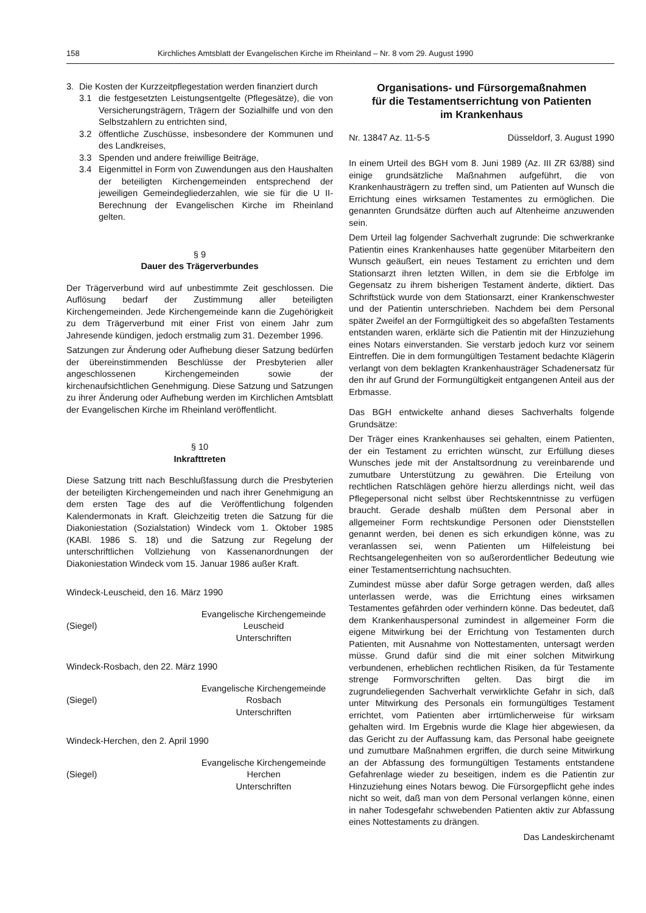158 Kirchliches Amtsblatt der Evangelischen Kirche im Rheinland – Nr. 8 vom 29. August 1990
3. Die Kosten der Kurzzeitpflegestation werden finanziert durch
3.1 die festgesetzten Leistungsentgelte (Pflegesätze), die von Versicherungsträgern, Trägern der Sozialhilfe und von den Selbstzahlern zu entrichten sind,
3.2 öffentliche Zuschüsse, insbesondere der Kommunen und des Landkreises,
3.3 Spenden und andere freiwillige Beiträge,
3.4 Eigenmittel in Form von Zuwendungen aus den Haushalten der beteiligten Kirchengemeinden entsprechend der jeweiligen Gemeindegliederzahlen, wie sie für die U II-Berechnung der Evangelischen Kirche im Rheinland gelten.
§ 9
Dauer des Trägerverbundes
Der Trägerverbund wird auf unbestimmte Zeit geschlossen. Die Auflösung bedarf der Zustimmung aller beteiligten Kirchengemeinden. Jede Kirchengemeinde kann die Zugehörigkeit zu dem Trägerverbund mit einer Frist von einem Jahr zum Jahresende kündigen, jedoch erstmalig zum 31. Dezember 1996.
Satzungen zur Änderung oder Aufhebung dieser Satzung bedürfen der übereinstimmenden Beschlüsse der Presbyterien aller angeschlossenen Kirchengemeinden sowie der kirchenaufsichtlichen Genehmigung. Diese Satzung und Satzungen zu ihrer Änderung oder Aufhebung werden im Kirchlichen Amtsblatt der Evangelischen Kirche im Rheinland veröffentlicht.
§ 10
Inkrafttreten
Diese Satzung tritt nach Beschlußfassung durch die Presbyterien der beteiligten Kirchengemeinden und nach ihrer Genehmigung an dem ersten Tage des auf die Veröffentlichung folgenden Kalendermonats in Kraft. Gleichzeitig treten die Satzung für die Diakoniestation (Sozialstation) Windeck vom 1. Oktober 1985 (KABl. 1986 S. 18) und die Satzung zur Regelung der unterschriftlichen Vollziehung von Kassenanordnungen der Diakoniestation Windeck vom 15. Januar 1986 außer Kraft.
Windeck-Leuscheid, den 16. März 1990
(Siegel) Evangelische Kirchengemeinde
Leuscheid
Unterschriften
Windeck-Rosbach, den 22. März 1990
(Siegel) Evangelische Kirchengemeinde
Rosbach
Unterschriften
Windeck-Herchen, den 2. April 1990
(Siegel) Evangelische Kirchengemeinde
Herchen
Unterschriften
Organisations- und Fürsorgemaßnahmen
für die Testamentserrichtung von Patienten
im Krankenhaus
Nr. 13847 Az. 11-5-5 Düsseldorf, 3. August 1990
In einem Urteil des BGH vom 8. Juni 1989 (Az. III ZR 63/88) sind einige grundsätzliche Maßnahmen aufgeführt, die von Krankenhausträgern zu treffen sind, um Patienten auf Wunsch die Errichtung eines wirksamen Testamentes zu ermöglichen. Die genannten Grundsätze dürften auch auf Altenheime anzuwenden sein.
Dem Urteil lag folgender Sachverhalt zugrunde: Die schwerkranke Patientin eines Krankenhauses hatte gegenüber Mitarbeitern den Wunsch geäußert, ein neues Testament zu errichten und dem Stationsarzt ihren letzten Willen, in dem sie die Erbfolge im Gegensatz zu ihrem bisherigen Testament änderte, diktiert. Das Schriftstück wurde von dem Stationsarzt, einer Krankenschwester und der Patientin unterschrieben. Nachdem bei dem Personal später Zweifel an der Formgültigkeit des so abgefaßten Testaments entstanden waren, erklärte sich die Patientin mit der Hinzuziehung eines Notars einverstanden. Sie verstarb jedoch kurz vor seinem Eintreffen. Die in dem formungültigen Testament bedachte Klägerin verlangt von dem beklagten Krankenhausträger Schadenersatz für den ihr auf Grund der Formungültigkeit entgangenen Anteil aus der Erbmasse.
Das BGH entwickelte anhand dieses Sachverhalts folgende Grundsätze:
Der Träger eines Krankenhauses sei gehalten, einem Patienten, der ein Testament zu errichten wünscht, zur Erfüllung dieses Wunsches jede mit der Anstaltsordnung zu vereinbarende und zumutbare Unterstützung zu gewähren. Die Erteilung von rechtlichen Ratschlägen gehöre hierzu allerdings nicht, weil das Pflegepersonal nicht selbst über Rechtskenntnisse zu verfügen braucht. Gerade deshalb müßten dem Personal aber in allgemeiner Form rechtskundige Personen oder Dienststellen genannt werden, bei denen es sich erkundigen könne, was zu veranlassen sei, wenn Patienten um Hilfeleistung bei Rechtsangelegenheiten von so außerordentlicher Bedeutung wie einer Testamentserrichtung nachsuchten.
Zumindest müsse aber dafür Sorge getragen werden, daß alles unterlassen werde, was die Errichtung eines wirksamen Testamentes gefährden oder verhindern könne. Das bedeutet, daß dem Krankenhauspersonal zumindest in allgemeiner Form die eigene Mitwirkung bei der Errichtung von Testamenten durch Patienten, mit Ausnahme von Nottestamenten, untersagt werden müsse. Grund dafür sind die mit einer solchen Mitwirkung verbundenen, erheblichen rechtlichen Risiken, da für Testamente strenge Formvorschriften gelten. Das birgt die im zugrundeliegenden Sachverhalt verwirklichte Gefahr in sich, daß unter Mitwirkung des Personals ein formungültiges Testament errichtet, vom Patienten aber irrtümlicherweise für wirksam gehalten wird. Im Ergebnis wurde die Klage hier abgewiesen, da das Gericht zu der Auffassung kam, das Personal habe geeignete und zumutbare Maßnahmen ergriffen, die durch seine Mitwirkung an der Abfassung des formungültigen Testaments entstandene Gefahrenlage wieder zu beseitigen, indem es die Patientin zur Hinzuziehung eines Notars bewog. Die Fürsorgepflicht gehe indes nicht so weit, daß man von dem Personal verlangen könne, einen in naher Todesgefahr schwebenden Patienten aktiv zur Abfassung eines Nottestaments zu drängen.
Das Landeskirchenamt